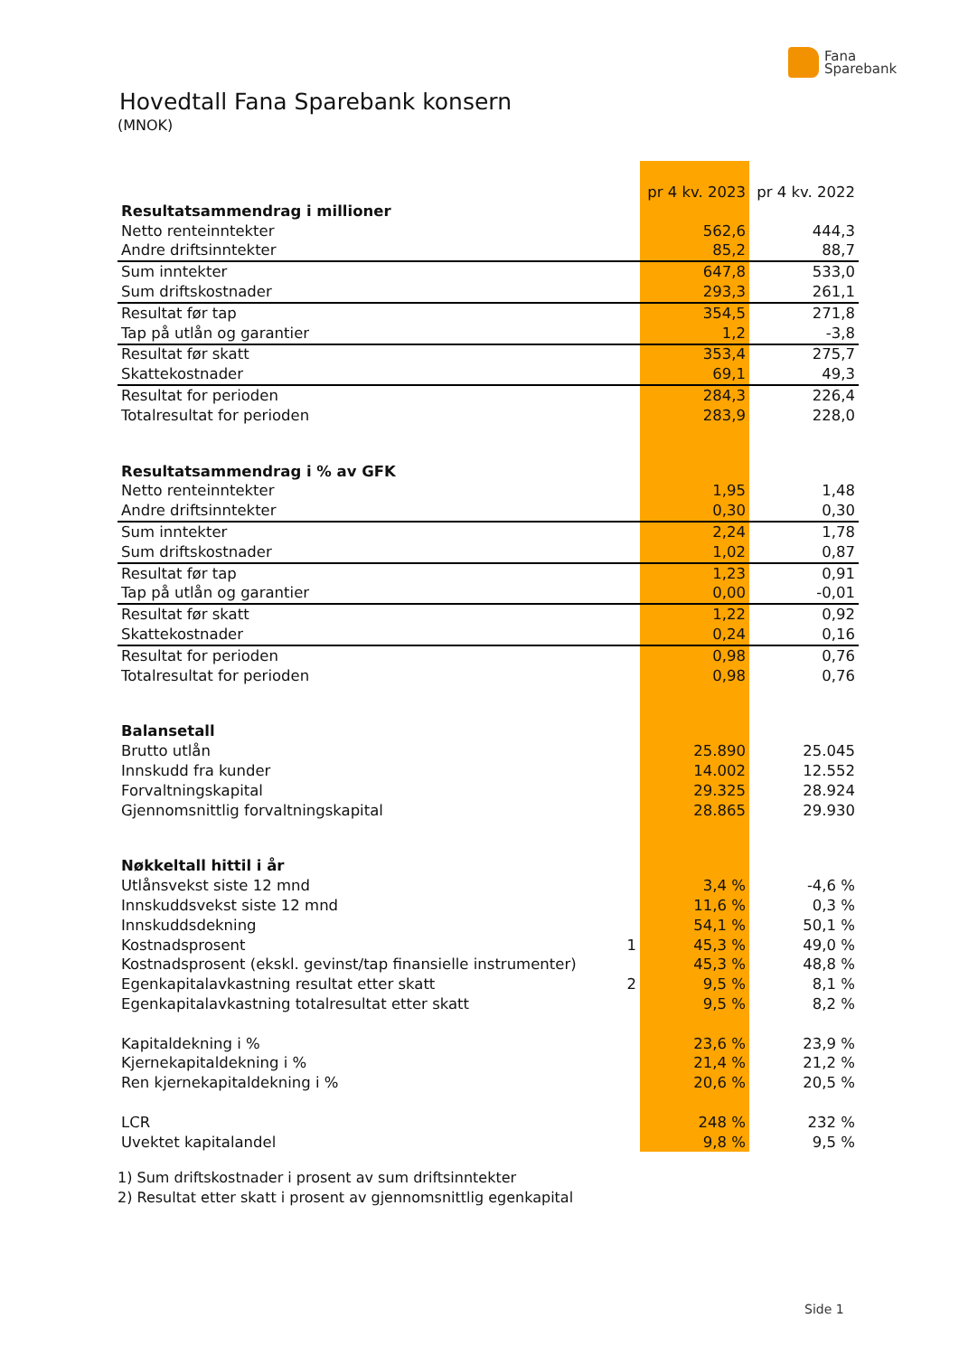Fana
Sparebank
Hovedtall Fana Sparebank konsern
(MNOK)
| | | pr 4 kv. 2023 | pr 4 kv. 2022 |
| Resultatsammendrag i millioner | | | |
| Netto renteinntekter | | 562,6 | 444,3 |
| Andre driftsinntekter | | 85,2 | 88,7 |
| Sum inntekter | | 647,8 | 533,0 |
| Sum driftskostnader | | 293,3 | 261,1 |
| Resultat før tap | | 354,5 | 271,8 |
| Tap på utlån og garantier | | 1,2 | -3,8 |
| Resultat før skatt | | 353,4 | 275,7 |
| Skattekostnader | | 69,1 | 49,3 |
| Resultat for perioden | | 284,3 | 226,4 |
| Totalresultat for perioden | | 283,9 | 228,0 |
| Resultatsammendrag i % av GFK | | | |
| Netto renteinntekter | | 1,95 | 1,48 |
| Andre driftsinntekter | | 0,30 | 0,30 |
| Sum inntekter | | 2,24 | 1,78 |
| Sum driftskostnader | | 1,02 | 0,87 |
| Resultat før tap | | 1,23 | 0,91 |
| Tap på utlån og garantier | | 0,00 | -0,01 |
| Resultat før skatt | | 1,22 | 0,92 |
| Skattekostnader | | 0,24 | 0,16 |
| Resultat for perioden | | 0,98 | 0,76 |
| Totalresultat for perioden | | 0,98 | 0,76 |
| Balansetall | | | |
| Brutto utlån | | 25.890 | 25.045 |
| Innskudd fra kunder | | 14.002 | 12.552 |
| Forvaltningskapital | | 29.325 | 28.924 |
| Gjennomsnittlig forvaltningskapital | | 28.865 | 29.930 |
| Nøkkeltall hittil i år | | | |
| Utlånsvekst siste 12 mnd | | 3,4 % | -4,6 % |
| Innskuddsvekst siste 12 mnd | | 11,6 % | 0,3 % |
| Innskuddsdekning | | 54,1 % | 50,1 % |
| Kostnadsprosent | 1 | 45,3 % | 49,0 % |
| Kostnadsprosent (ekskl. gevinst/tap finansielle instrumenter) | | 45,3 % | 48,8 % |
| Egenkapitalavkastning resultat etter skatt | 2 | 9,5 % | 8,1 % |
| Egenkapitalavkastning totalresultat etter skatt | | 9,5 % | 8,2 % |
| Kapitaldekning i % | | 23,6 % | 23,9 % |
| Kjernekapitaldekning i % | | 21,4 % | 21,2 % |
| Ren kjernekapitaldekning i % | | 20,6 % | 20,5 % |
| LCR | | 248 % | 232 % |
| Uvektet kapitalandel | | 9,8 % | 9,5 % |
1) Sum driftskostnader i prosent av sum driftsinntekter
2) Resultat etter skatt i prosent av gjennomsnittlig egenkapital
Side 1